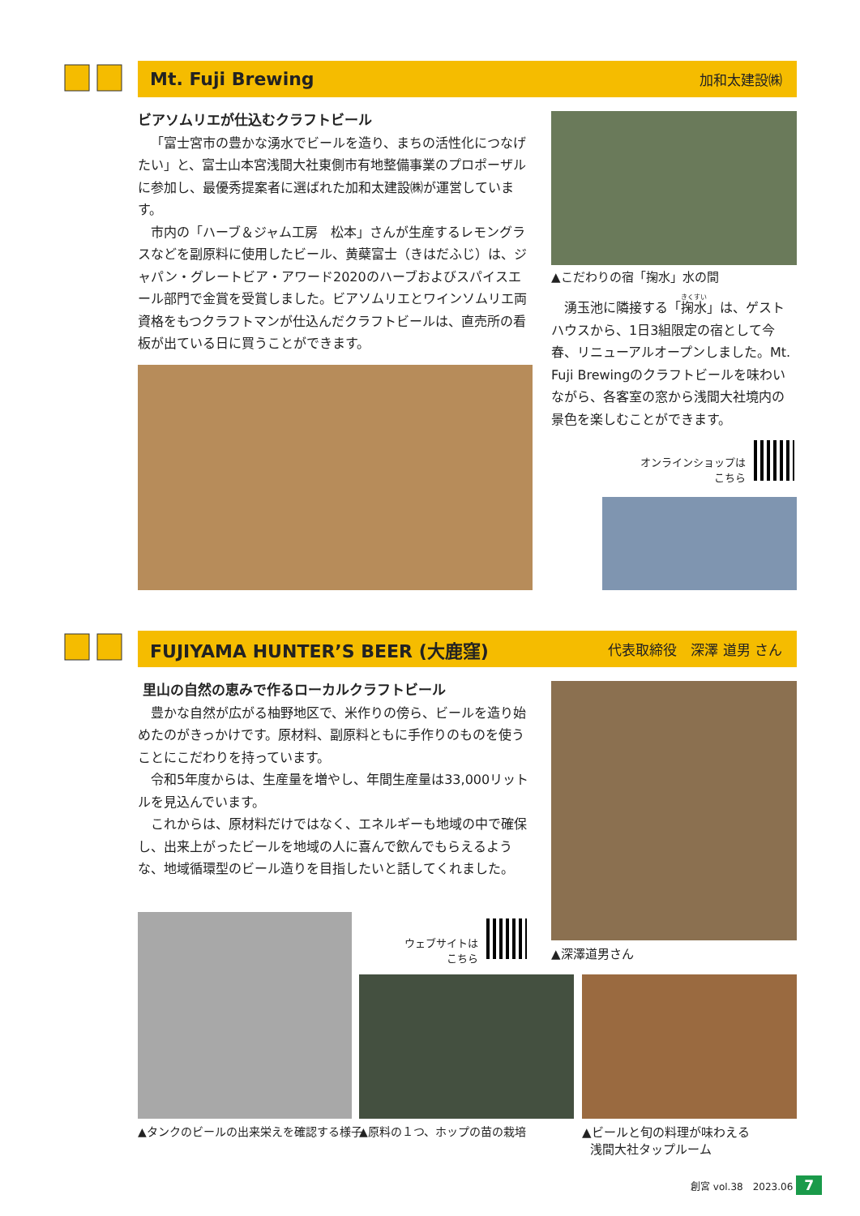Mt. Fuji Brewing
加和太建設㈱
ビアソムリエが仕込むクラフトビール
「富士宮市の豊かな湧水でビールを造り、まちの活性化につなげたい」と、富士山本宮浅間大社東側市有地整備事業のプロポーザルに参加し、最優秀提案者に選ばれた加和太建設㈱が運営しています。
市内の「ハーブ＆ジャム工房　松本」さんが生産するレモングラスなどを副原料に使用したビール、黄蘗富士（きはだふじ）は、ジャパン・グレートビア・アワード2020のハーブおよびスパイスエール部門で金賞を受賞しました。ビアソムリエとワインソムリエ両資格をもつクラフトマンが仕込んだクラフトビールは、直売所の看板が出ている日に買うことができます。
▲こだわりの宿「掬水」水の間
湧玉池に隣接する「掬水」は、ゲストハウスから、1日3組限定の宿として今春、リニューアルオープンしました。Mt. Fuji Brewingのクラフトビールを味わいながら、各客室の窓から浅間大社境内の景色を楽しむことができます。
オンラインショップは
こちら
FUJIYAMA HUNTER’S BEER (大鹿窪)
代表取締役　深澤 道男 さん
里山の自然の恵みで作るローカルクラフトビール
豊かな自然が広がる柚野地区で、米作りの傍ら、ビールを造り始めたのがきっかけです。原材料、副原料ともに手作りのものを使うことにこだわりを持っています。
令和5年度からは、生産量を増やし、年間生産量は33,000リットルを見込んでいます。
これからは、原材料だけではなく、エネルギーも地域の中で確保し、出来上がったビールを地域の人に喜んで飲んでもらえるような、地域循環型のビール造りを目指したいと話してくれました。
▲深澤道男さん
ウェブサイトは
こちら
▲タンクのビールの出来栄えを確認する様子
▲原料の１つ、ホップの苗の栽培
▲ビールと旬の料理が味わえる
浅間大社タップルーム
創宮 vol.38　2023.06 7